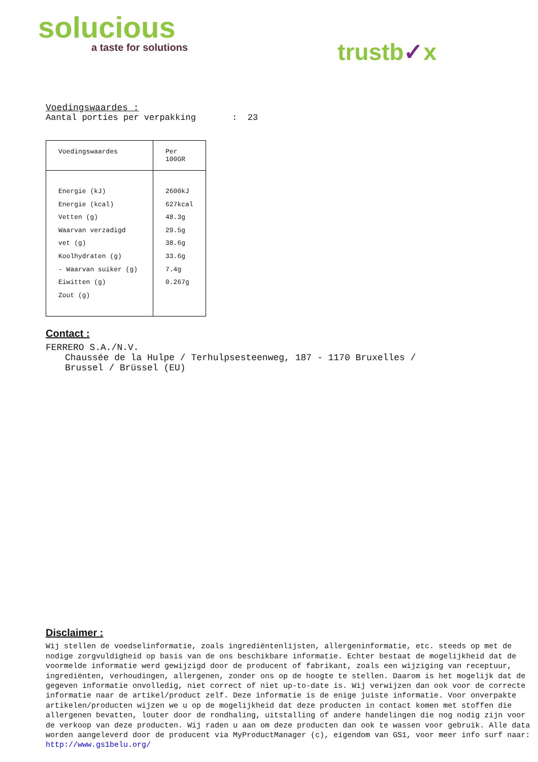solucious
a taste for solutions
trustb✓x
Voedingswaardes :
Aantal porties per verpakking : 23
| Voedingswaardes | Per 100GR |
| --- | --- |
| Energie (kJ) Energie (kcal) Vetten (g) Waarvan verzadigd vet (g) Koolhydraten (g) - Waarvan suiker (g) Eiwitten (g) Zout (g) | 2600kJ 627kcal 48.3g 29.5g 38.6g 33.6g 7.4g 0.267g |
Contact :
FERRERO S.A./N.V.
Chaussée de la Hulpe / Terhulpsesteenweg, 187 - 1170 Bruxelles /
Brussel / Brüssel (EU)
Disclaimer :
Wij stellen de voedselinformatie, zoals ingrediëntenlijsten, allergeninformatie, etc. steeds op met de nodige zorgvuldigheid op basis van de ons beschikbare informatie. Echter bestaat de mogelijkheid dat de voormelde informatie werd gewijzigd door de producent of fabrikant, zoals een wijziging van receptuur, ingrediënten, verhoudingen, allergenen, zonder ons op de hoogte te stellen. Daarom is het mogelijk dat de gegeven informatie onvolledig, niet correct of niet up-to-date is. Wij verwijzen dan ook voor de correcte informatie naar de artikel/product zelf. Deze informatie is de enige juiste informatie. Voor onverpakte artikelen/producten wijzen we u op de mogelijkheid dat deze producten in contact komen met stoffen die allergenen bevatten, louter door de rondhaling, uitstalling of andere handelingen die nog nodig zijn voor de verkoop van deze producten. Wij raden u aan om deze producten dan ook te wassen voor gebruik. Alle data worden aangeleverd door de producent via MyProductManager (c), eigendom van GS1, voor meer info surf naar:
http://www.gs1belu.org/